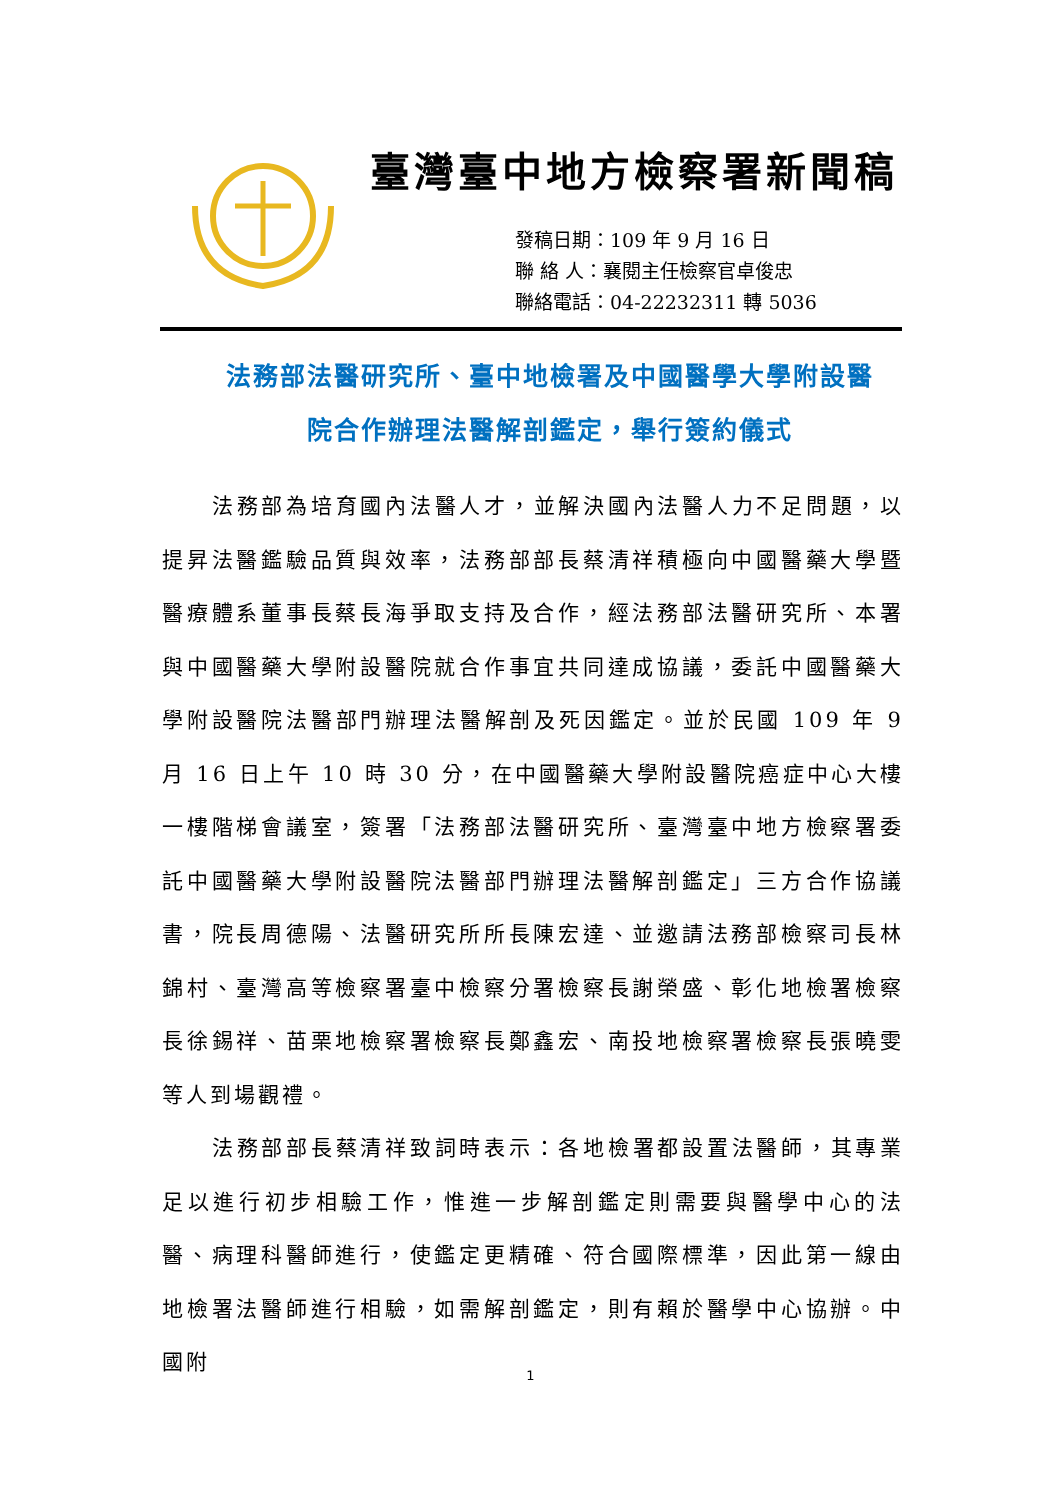臺灣臺中地方檢察署新聞稿
發稿日期：109 年 9 月 16 日
聯 絡 人：襄閱主任檢察官卓俊忠
聯絡電話：04-22232311 轉 5036
法務部法醫研究所、臺中地檢署及中國醫學大學附設醫
院合作辦理法醫解剖鑑定，舉行簽約儀式
法務部為培育國內法醫人才，並解決國內法醫人力不足問題，以提昇法醫鑑驗品質與效率，法務部部長蔡清祥積極向中國醫藥大學暨醫療體系董事長蔡長海爭取支持及合作，經法務部法醫研究所、本署與中國醫藥大學附設醫院就合作事宜共同達成協議，委託中國醫藥大學附設醫院法醫部門辦理法醫解剖及死因鑑定。並於民國 109 年 9 月 16 日上午 10 時 30 分，在中國醫藥大學附設醫院癌症中心大樓一樓階梯會議室，簽署「法務部法醫研究所、臺灣臺中地方檢察署委託中國醫藥大學附設醫院法醫部門辦理法醫解剖鑑定」三方合作協議書，院長周德陽、法醫研究所所長陳宏達、並邀請法務部檢察司長林錦村、臺灣高等檢察署臺中檢察分署檢察長謝榮盛、彰化地檢署檢察長徐錫祥、苗栗地檢察署檢察長鄭鑫宏、南投地檢察署檢察長張曉雯等人到場觀禮。
法務部部長蔡清祥致詞時表示：各地檢署都設置法醫師，其專業足以進行初步相驗工作，惟進一步解剖鑑定則需要與醫學中心的法醫、病理科醫師進行，使鑑定更精確、符合國際標準，因此第一線由地檢署法醫師進行相驗，如需解剖鑑定，則有賴於醫學中心協辦。中國附
1